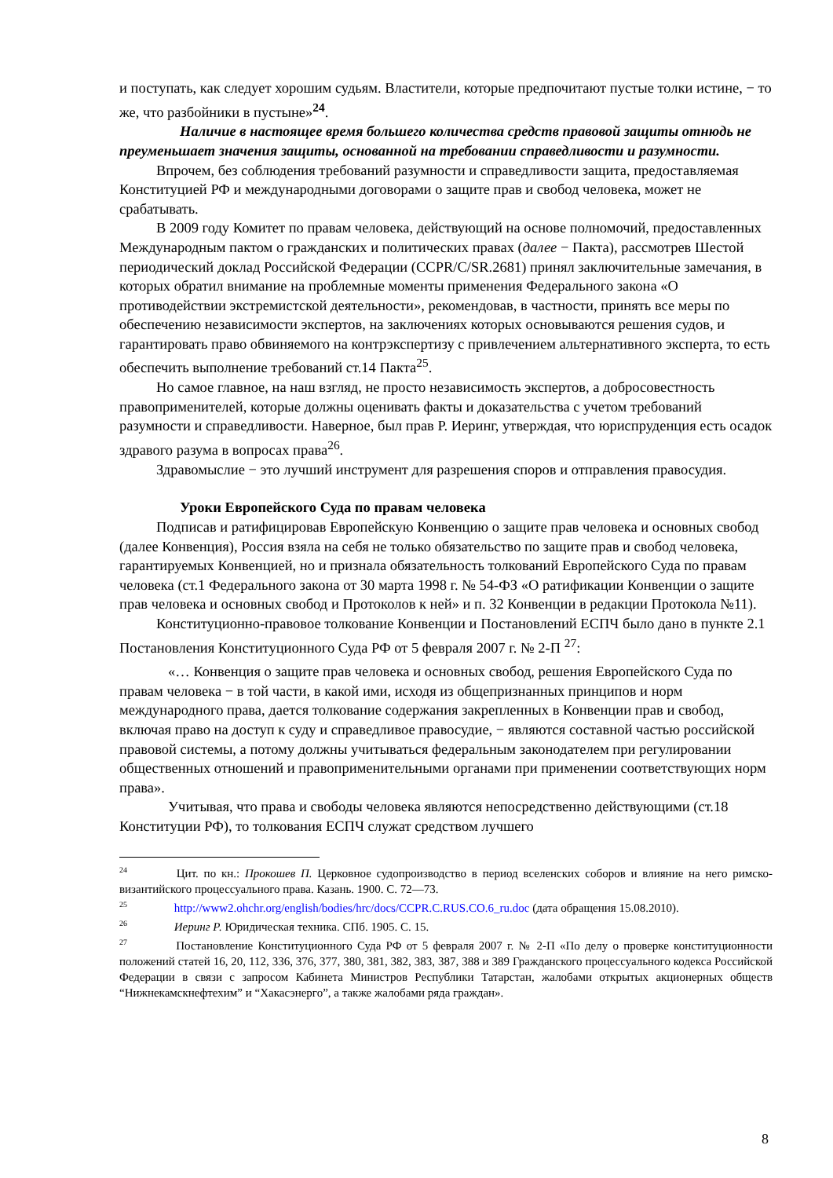и поступать, как следует хорошим судьям. Властители, которые предпочитают пустые толки истине, − то же, что разбойники в пустыне»<sup>24</sup>.
Наличие в настоящее время большего количества средств правовой защиты отнюдь не преуменьшает значения защиты, основанной на требовании справедливости и разумности.
Впрочем, без соблюдения требований разумности и справедливости защита, предоставляемая Конституцией РФ и международными договорами о защите прав и свобод человека, может не срабатывать.
В 2009 году Комитет по правам человека, действующий на основе полномочий, предоставленных Международным пактом о гражданских и политических правах (далее − Пакта), рассмотрев Шестой периодический доклад Российской Федерации (CCPR/C/SR.2681) принял заключительные замечания, в которых обратил внимание на проблемные моменты применения Федерального закона «О противодействии экстремистской деятельности», рекомендовав, в частности, принять все меры по обеспечению независимости экспертов, на заключениях которых основываются решения судов, и гарантировать право обвиняемого на контрэкспертизу с привлечением альтернативного эксперта, то есть обеспечить выполнение требований ст.14 Пакта<sup>25</sup>.
Но самое главное, на наш взгляд, не просто независимость экспертов, а добросовестность правоприменителей, которые должны оценивать факты и доказательства с учетом требований разумности и справедливости. Наверное, был прав Р. Иеринг, утверждая, что юриспруденция есть осадок здравого разума в вопросах права<sup>26</sup>.
Здравомыслие − это лучший инструмент для разрешения споров и отправления правосудия.
Уроки Европейского Суда по правам человека
Подписав и ратифицировав Европейскую Конвенцию о защите прав человека и основных свобод (далее Конвенция), Россия взяла на себя не только обязательство по защите прав и свобод человека, гарантируемых Конвенцией, но и признала обязательность толкований Европейского Суда по правам человека (ст.1 Федерального закона от 30 марта 1998 г. № 54-ФЗ «О ратификации Конвенции о защите прав человека и основных свобод и Протоколов к ней» и п. 32 Конвенции в редакции Протокола №11).
Конституционно-правовое толкование Конвенции и Постановлений ЕСПЧ было дано в пункте 2.1 Постановления Конституционного Суда РФ от 5 февраля 2007 г. № 2-П <sup>27</sup>:
«… Конвенция о защите прав человека и основных свобод, решения Европейского Суда по правам человека − в той части, в какой ими, исходя из общепризнанных принципов и норм международного права, дается толкование содержания закрепленных в Конвенции прав и свобод, включая право на доступ к суду и справедливое правосудие, − являются составной частью российской правовой системы, а потому должны учитываться федеральным законодателем при регулировании общественных отношений и правоприменительными органами при применении соответствующих норм права».
Учитывая, что права и свободы человека являются непосредственно действующими (ст.18 Конституции РФ), то толкования ЕСПЧ служат средством лучшего
<sup>24</sup> Цит. по кн.: Прокошев П. Церковное судопроизводство в период вселенских соборов и влияние на него римско-византийского процессуального права. Казань. 1900. С. 72—73.
<sup>25</sup> http://www2.ohchr.org/english/bodies/hrc/docs/CCPR.C.RUS.CO.6_ru.doc (дата обращения 15.08.2010).
<sup>26</sup> Иеринг Р. Юридическая техника. СПб. 1905. С. 15.
<sup>27</sup> Постановление Конституционного Суда РФ от 5 февраля 2007 г. № 2-П «По делу о проверке конституционности положений статей 16, 20, 112, 336, 376, 377, 380, 381, 382, 383, 387, 388 и 389 Гражданского процессуального кодекса Российской Федерации в связи с запросом Кабинета Министров Республики Татарстан, жалобами открытых акционерных обществ “Нижнекамскнефтехим” и “Хакасэнерго”, а также жалобами ряда граждан».
8